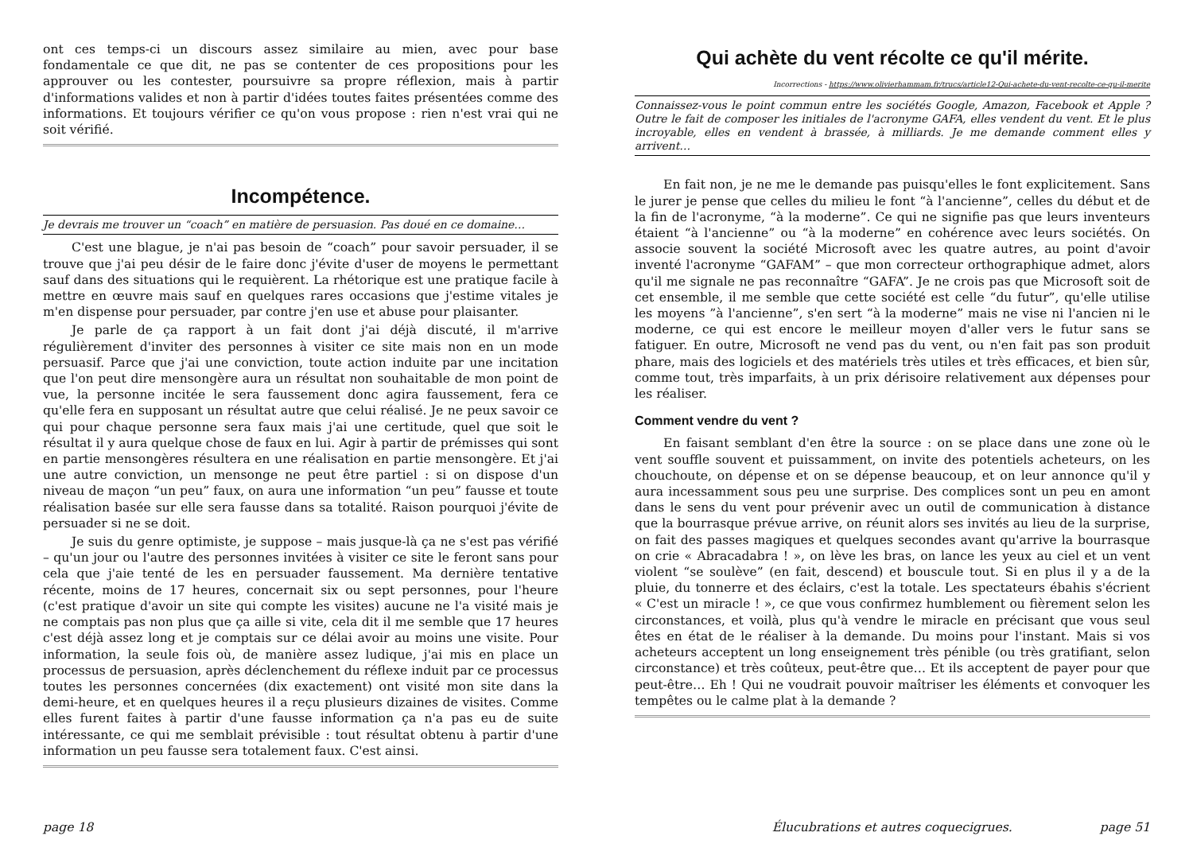ont ces temps-ci un discours assez similaire au mien, avec pour base fondamentale ce que dit, ne pas se contenter de ces propositions pour les approuver ou les contester, poursuivre sa propre réflexion, mais à partir d'informations valides et non à partir d'idées toutes faites présentées comme des informations. Et toujours vérifier ce qu'on vous propose : rien n'est vrai qui ne soit vérifié.
Incompétence.
Je devrais me trouver un “coach” en matière de persuasion. Pas doué en ce domaine…
C'est une blague, je n'ai pas besoin de “coach” pour savoir persuader, il se trouve que j'ai peu désir de le faire donc j'évite d'user de moyens le permettant sauf dans des situations qui le requièrent. La rhétorique est une pratique facile à mettre en œuvre mais sauf en quelques rares occasions que j'estime vitales je m'en dispense pour persuader, par contre j'en use et abuse pour plaisanter.
Je parle de ça rapport à un fait dont j'ai déjà discuté, il m'arrive régulièrement d'inviter des personnes à visiter ce site mais non en un mode persuasif. Parce que j'ai une conviction, toute action induite par une incitation que l'on peut dire mensongère aura un résultat non souhaitable de mon point de vue, la personne incitée le sera faussement donc agira faussement, fera ce qu'elle fera en supposant un résultat autre que celui réalisé. Je ne peux savoir ce qui pour chaque personne sera faux mais j'ai une certitude, quel que soit le résultat il y aura quelque chose de faux en lui. Agir à partir de prémisses qui sont en partie mensongères résultera en une réalisation en partie mensongère. Et j'ai une autre conviction, un mensonge ne peut être partiel : si on dispose d'un niveau de maçon “un peu” faux, on aura une information “un peu” fausse et toute réalisation basée sur elle sera fausse dans sa totalité. Raison pourquoi j'évite de persuader si ne se doit.
Je suis du genre optimiste, je suppose – mais jusque-là ça ne s'est pas vérifié – qu'un jour ou l'autre des personnes invitées à visiter ce site le feront sans pour cela que j'aie tenté de les en persuader faussement. Ma dernière tentative récente, moins de 17 heures, concernait six ou sept personnes, pour l'heure (c'est pratique d'avoir un site qui compte les visites) aucune ne l'a visité mais je ne comptais pas non plus que ça aille si vite, cela dit il me semble que 17 heures c'est déjà assez long et je comptais sur ce délai avoir au moins une visite. Pour information, la seule fois où, de manière assez ludique, j'ai mis en place un processus de persuasion, après déclenchement du réflexe induit par ce processus toutes les personnes concernées (dix exactement) ont visité mon site dans la demi-heure, et en quelques heures il a reçu plusieurs dizaines de visites. Comme elles furent faites à partir d'une fausse information ça n'a pas eu de suite intéressante, ce qui me semblait prévisible : tout résultat obtenu à partir d'une information un peu fausse sera totalement faux. C'est ainsi.
Qui achète du vent récolte ce qu'il mérite.
Incorrections - https://www.olivierhammam.fr/trucs/article12-Qui-achete-du-vent-recolte-ce-qu-il-merite
Connaissez-vous le point commun entre les sociétés Google, Amazon, Facebook et Apple ? Outre le fait de composer les initiales de l'acronyme GAFA, elles vendent du vent. Et le plus incroyable, elles en vendent à brassée, à milliards. Je me demande comment elles y arrivent…
En fait non, je ne me le demande pas puisqu'elles le font explicitement. Sans le jurer je pense que celles du milieu le font “à l'ancienne”, celles du début et de la fin de l'acronyme, “à la moderne”. Ce qui ne signifie pas que leurs inventeurs étaient “à l'ancienne” ou “à la moderne” en cohérence avec leurs sociétés. On associe souvent la société Microsoft avec les quatre autres, au point d'avoir inventé l'acronyme “GAFAM” – que mon correcteur orthographique admet, alors qu'il me signale ne pas reconnaître “GAFA”. Je ne crois pas que Microsoft soit de cet ensemble, il me semble que cette société est celle “du futur”, qu'elle utilise les moyens ”à l'ancienne”, s'en sert “à la moderne” mais ne vise ni l'ancien ni le moderne, ce qui est encore le meilleur moyen d'aller vers le futur sans se fatiguer. En outre, Microsoft ne vend pas du vent, ou n'en fait pas son produit phare, mais des logiciels et des matériels très utiles et très efficaces, et bien sûr, comme tout, très imparfaits, à un prix dérisoire relativement aux dépenses pour les réaliser.
Comment vendre du vent ?
En faisant semblant d'en être la source : on se place dans une zone où le vent souffle souvent et puissamment, on invite des potentiels acheteurs, on les chouchoute, on dépense et on se dépense beaucoup, et on leur annonce qu'il y aura incessamment sous peu une surprise. Des complices sont un peu en amont dans le sens du vent pour prévenir avec un outil de communication à distance que la bourrasque prévue arrive, on réunit alors ses invités au lieu de la surprise, on fait des passes magiques et quelques secondes avant qu'arrive la bourrasque on crie « Abracadabra ! », on lève les bras, on lance les yeux au ciel et un vent violent “se soulève” (en fait, descend) et bouscule tout. Si en plus il y a de la pluie, du tonnerre et des éclairs, c'est la totale. Les spectateurs ébahis s'écrient « C'est un miracle ! », ce que vous confirmez humblement ou fièrement selon les circonstances, et voilà, plus qu'à vendre le miracle en précisant que vous seul êtes en état de le réaliser à la demande. Du moins pour l'instant. Mais si vos acheteurs acceptent un long enseignement très pénible (ou très gratifiant, selon circonstance) et très coûteux, peut-être que… Et ils acceptent de payer pour que peut-être… Eh ! Qui ne voudrait pouvoir maîtriser les éléments et convoquer les tempêtes ou le calme plat à la demande ?
page 18 Élucubrations et autres coquecigrues. page 51